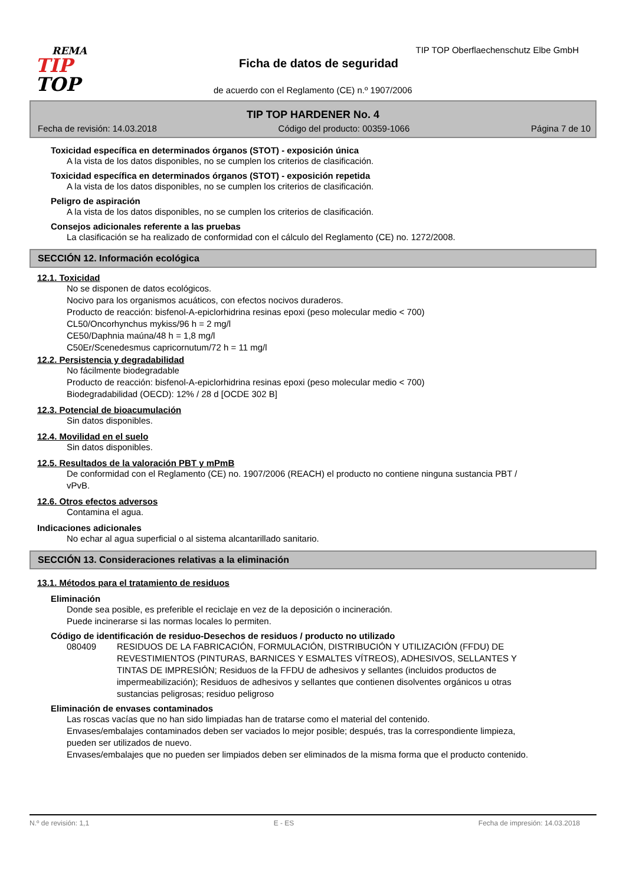REMA
TIP
TOP
TIP TOP Oberflaechenschutz Elbe GmbH
Ficha de datos de seguridad
de acuerdo con el Reglamento (CE) n.º 1907/2006
TIP TOP HARDENER No. 4
Fecha de revisión: 14.03.2018 Código del producto: 00359-1066 Página 7 de 10
Toxicidad específica en determinados órganos (STOT) - exposición única
A la vista de los datos disponibles, no se cumplen los criterios de clasificación.
Toxicidad específica en determinados órganos (STOT) - exposición repetida
A la vista de los datos disponibles, no se cumplen los criterios de clasificación.
Peligro de aspiración
A la vista de los datos disponibles, no se cumplen los criterios de clasificación.
Consejos adicionales referente a las pruebas
La clasificación se ha realizado de conformidad con el cálculo del Reglamento (CE) no. 1272/2008.
SECCIÓN 12. Información ecológica
12.1. Toxicidad
No se disponen de datos ecológicos.
Nocivo para los organismos acuáticos, con efectos nocivos duraderos.
Producto de reacción: bisfenol-A-epiclorhidrina resinas epoxi (peso molecular medio < 700)
CL50/Oncorhynchus mykiss/96 h = 2 mg/l
CE50/Daphnia maúna/48 h = 1,8 mg/l
C50Er/Scenedesmus capricornutum/72 h = 11 mg/l
12.2. Persistencia y degradabilidad
No fácilmente biodegradable
Producto de reacción: bisfenol-A-epiclorhidrina resinas epoxi (peso molecular medio < 700)
Biodegradabilidad (OECD): 12% / 28 d [OCDE 302 B]
12.3. Potencial de bioacumulación
Sin datos disponibles.
12.4. Movilidad en el suelo
Sin datos disponibles.
12.5. Resultados de la valoración PBT y mPmB
De conformidad con el Reglamento (CE) no. 1907/2006 (REACH) el producto no contiene ninguna sustancia PBT / vPvB.
12.6. Otros efectos adversos
Contamina el agua.
Indicaciones adicionales
No echar al agua superficial o al sistema alcantarillado sanitario.
SECCIÓN 13. Consideraciones relativas a la eliminación
13.1. Métodos para el tratamiento de residuos
Eliminación
Donde sea posible, es preferible el reciclaje en vez de la deposición o incineración.
Puede incinerarse si las normas locales lo permiten.
Código de identificación de residuo-Desechos de residuos / producto no utilizado
080409 RESIDUOS DE LA FABRICACIÓN, FORMULACIÓN, DISTRIBUCIÓN Y UTILIZACIÓN (FFDU) DE REVESTIMIENTOS (PINTURAS, BARNICES Y ESMALTES VÍTREOS), ADHESIVOS, SELLANTES Y TINTAS DE IMPRESIÓN; Residuos de la FFDU de adhesivos y sellantes (incluidos productos de impermeabilización); Residuos de adhesivos y sellantes que contienen disolventes orgánicos u otras sustancias peligrosas; residuo peligroso
Eliminación de envases contaminados
Las roscas vacías que no han sido limpiadas han de tratarse como el material del contenido.
Envases/embalajes contaminados deben ser vaciados lo mejor posible; después, tras la correspondiente limpieza, pueden ser utilizados de nuevo.
Envases/embalajes que no pueden ser limpiados deben ser eliminados de la misma forma que el producto contenido.
N.º de revisión: 1,1 E - ES Fecha de impresión: 14.03.2018